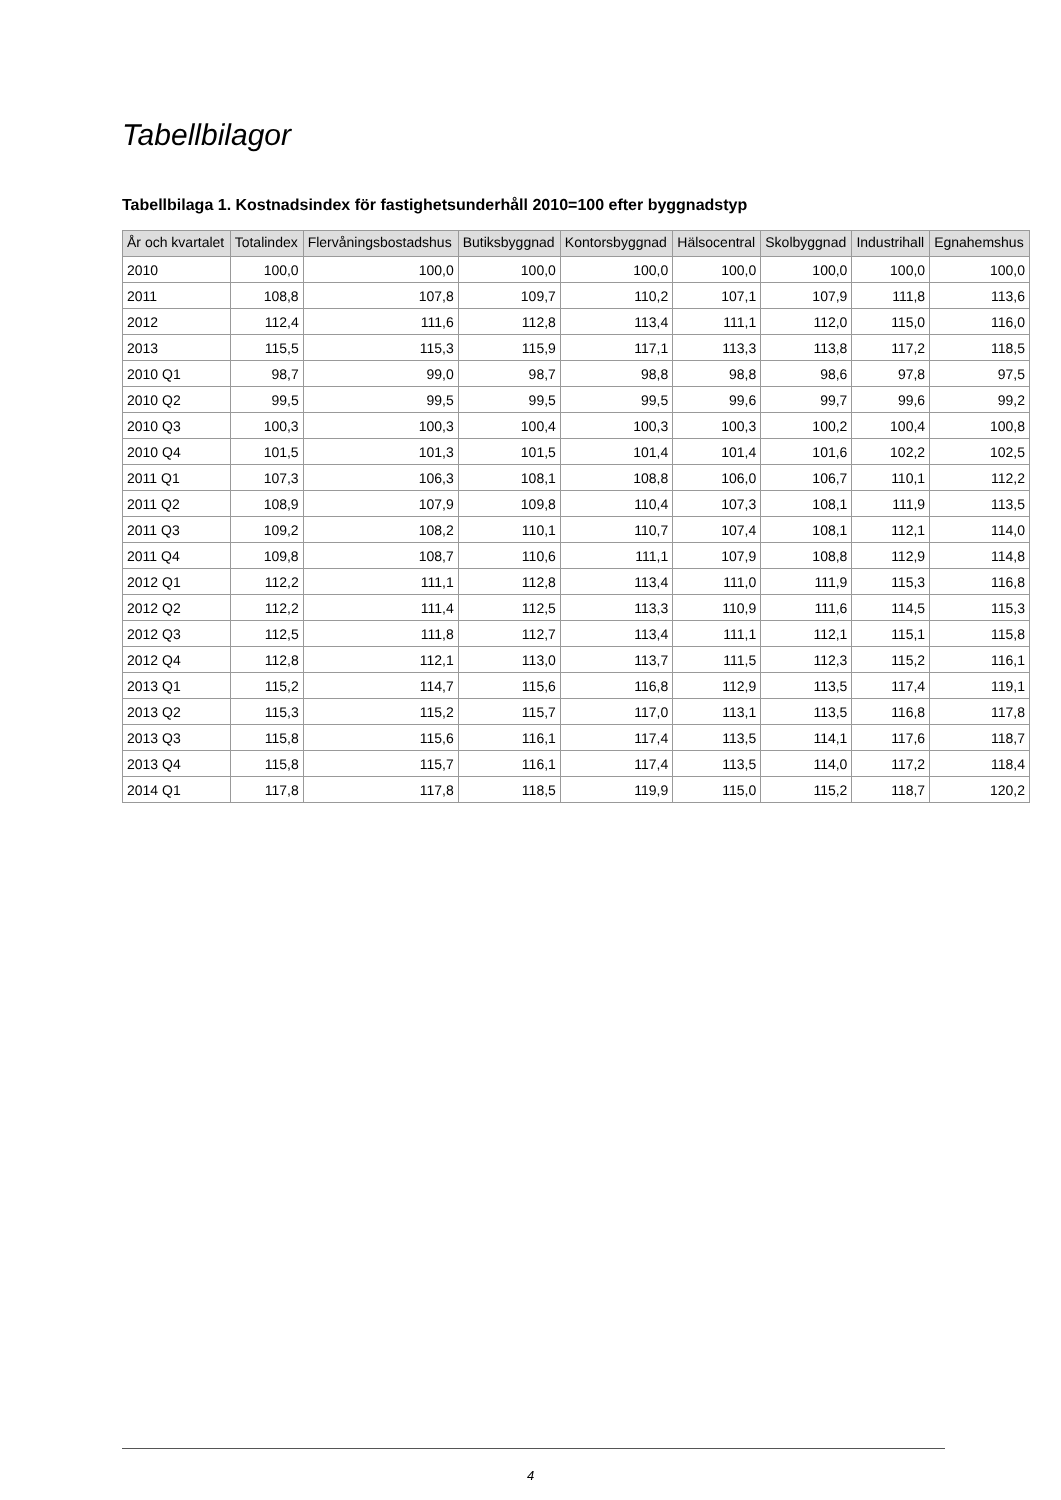Tabellbilagor
Tabellbilaga 1. Kostnadsindex för fastighetsunderhåll 2010=100 efter byggnadstyp
| År och kvartalet | Totalindex | Flervåningsbostadshus | Butiksbyggnad | Kontorsbyggnad | Hälsocentral | Skolbyggnad | Industrihall | Egnahemshus |
| --- | --- | --- | --- | --- | --- | --- | --- | --- |
| 2010 | 100,0 | 100,0 | 100,0 | 100,0 | 100,0 | 100,0 | 100,0 | 100,0 |
| 2011 | 108,8 | 107,8 | 109,7 | 110,2 | 107,1 | 107,9 | 111,8 | 113,6 |
| 2012 | 112,4 | 111,6 | 112,8 | 113,4 | 111,1 | 112,0 | 115,0 | 116,0 |
| 2013 | 115,5 | 115,3 | 115,9 | 117,1 | 113,3 | 113,8 | 117,2 | 118,5 |
| 2010 Q1 | 98,7 | 99,0 | 98,7 | 98,8 | 98,8 | 98,6 | 97,8 | 97,5 |
| 2010 Q2 | 99,5 | 99,5 | 99,5 | 99,5 | 99,6 | 99,7 | 99,6 | 99,2 |
| 2010 Q3 | 100,3 | 100,3 | 100,4 | 100,3 | 100,3 | 100,2 | 100,4 | 100,8 |
| 2010 Q4 | 101,5 | 101,3 | 101,5 | 101,4 | 101,4 | 101,6 | 102,2 | 102,5 |
| 2011 Q1 | 107,3 | 106,3 | 108,1 | 108,8 | 106,0 | 106,7 | 110,1 | 112,2 |
| 2011 Q2 | 108,9 | 107,9 | 109,8 | 110,4 | 107,3 | 108,1 | 111,9 | 113,5 |
| 2011 Q3 | 109,2 | 108,2 | 110,1 | 110,7 | 107,4 | 108,1 | 112,1 | 114,0 |
| 2011 Q4 | 109,8 | 108,7 | 110,6 | 111,1 | 107,9 | 108,8 | 112,9 | 114,8 |
| 2012 Q1 | 112,2 | 111,1 | 112,8 | 113,4 | 111,0 | 111,9 | 115,3 | 116,8 |
| 2012 Q2 | 112,2 | 111,4 | 112,5 | 113,3 | 110,9 | 111,6 | 114,5 | 115,3 |
| 2012 Q3 | 112,5 | 111,8 | 112,7 | 113,4 | 111,1 | 112,1 | 115,1 | 115,8 |
| 2012 Q4 | 112,8 | 112,1 | 113,0 | 113,7 | 111,5 | 112,3 | 115,2 | 116,1 |
| 2013 Q1 | 115,2 | 114,7 | 115,6 | 116,8 | 112,9 | 113,5 | 117,4 | 119,1 |
| 2013 Q2 | 115,3 | 115,2 | 115,7 | 117,0 | 113,1 | 113,5 | 116,8 | 117,8 |
| 2013 Q3 | 115,8 | 115,6 | 116,1 | 117,4 | 113,5 | 114,1 | 117,6 | 118,7 |
| 2013 Q4 | 115,8 | 115,7 | 116,1 | 117,4 | 113,5 | 114,0 | 117,2 | 118,4 |
| 2014 Q1 | 117,8 | 117,8 | 118,5 | 119,9 | 115,0 | 115,2 | 118,7 | 120,2 |
4